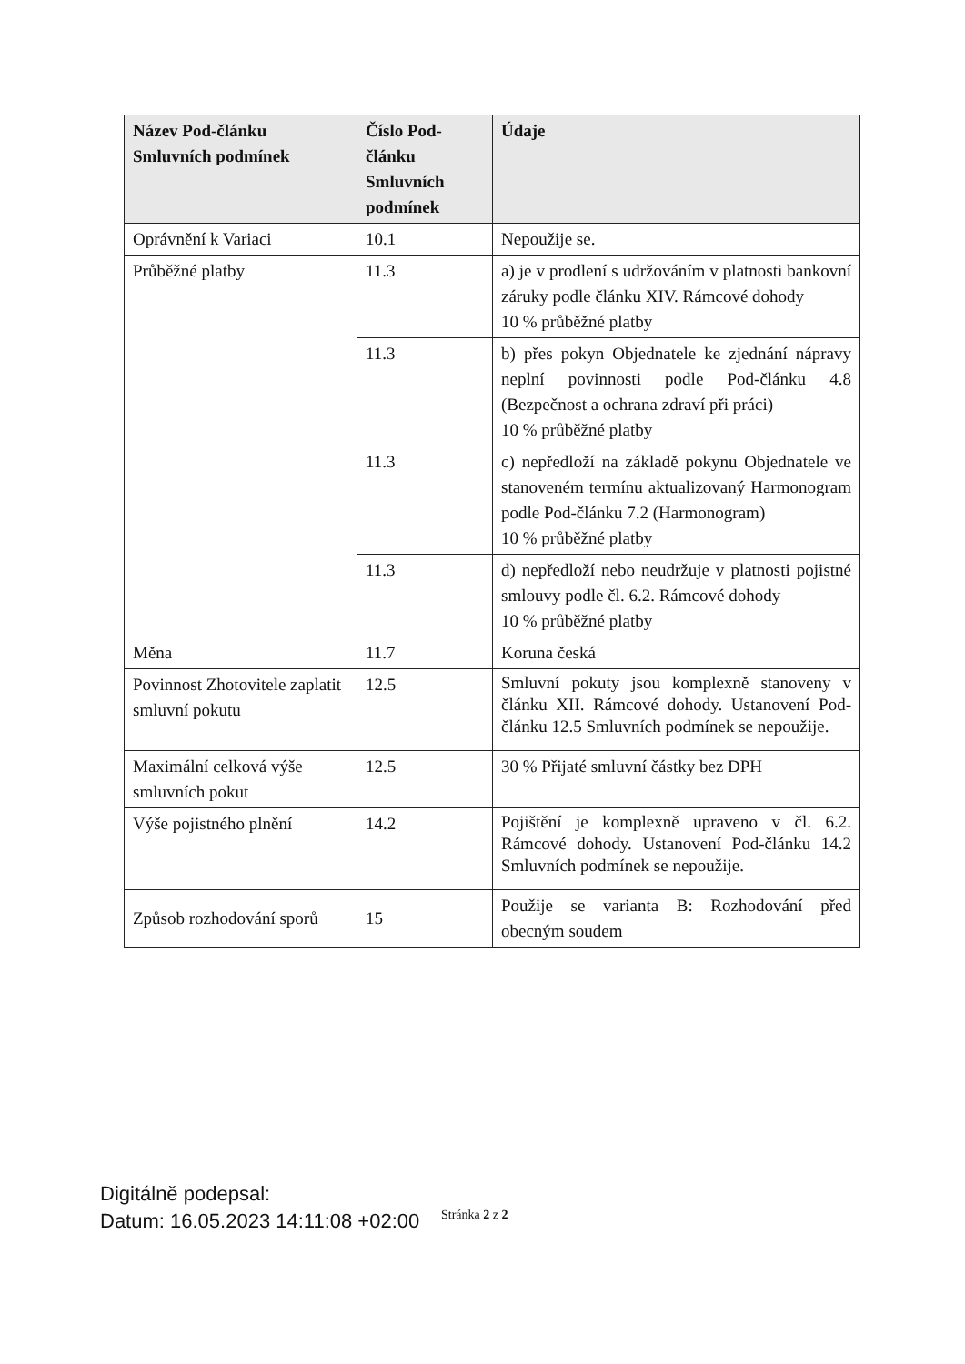| Název Pod-článku Smluvních podmínek | Číslo Pod-článku Smluvních podmínek | Údaje |
| --- | --- | --- |
| Oprávnění k Variaci | 10.1 | Nepoužije se. |
| Průběžné platby | 11.3 | a) je v prodlení s udržováním v platnosti bankovní záruky podle článku XIV. Rámcové dohody 10 % průběžné platby |
| | 11.3 | b) přes pokyn Objednatele ke zjednání nápravy neplní povinnosti podle Pod-článku 4.8 (Bezpečnost a ochrana zdraví při práci) 10 % průběžné platby |
| | 11.3 | c) nepředloží na základě pokynu Objednatele ve stanoveném termínu aktualizovaný Harmonogram podle Pod-článku 7.2 (Harmonogram) 10 % průběžné platby |
| | 11.3 | d) nepředloží nebo neudržuje v platnosti pojistné smlouvy podle čl. 6.2. Rámcové dohody 10 % průběžné platby |
| Měna | 11.7 | Koruna česká |
| Povinnost Zhotovitele zaplatit smluvní pokutu | 12.5 | Smluvní pokuty jsou komplexně stanoveny v článku XII. Rámcové dohody. Ustanovení Pod-článku 12.5 Smluvních podmínek se nepoužije. |
| Maximální celková výše smluvních pokut | 12.5 | 30 % Přijaté smluvní částky bez DPH |
| Výše pojistného plnění | 14.2 | Pojištění je komplexně upraveno v čl. 6.2. Rámcové dohody. Ustanovení Pod-článku 14.2 Smluvních podmínek se nepoužije. |
| Způsob rozhodování sporů | 15 | Použije se varianta B: Rozhodování před obecným soudem |
Digitálně podepsal:
Datum: 16.05.2023 14:11:08 +02:00
Stránka 2 z 2